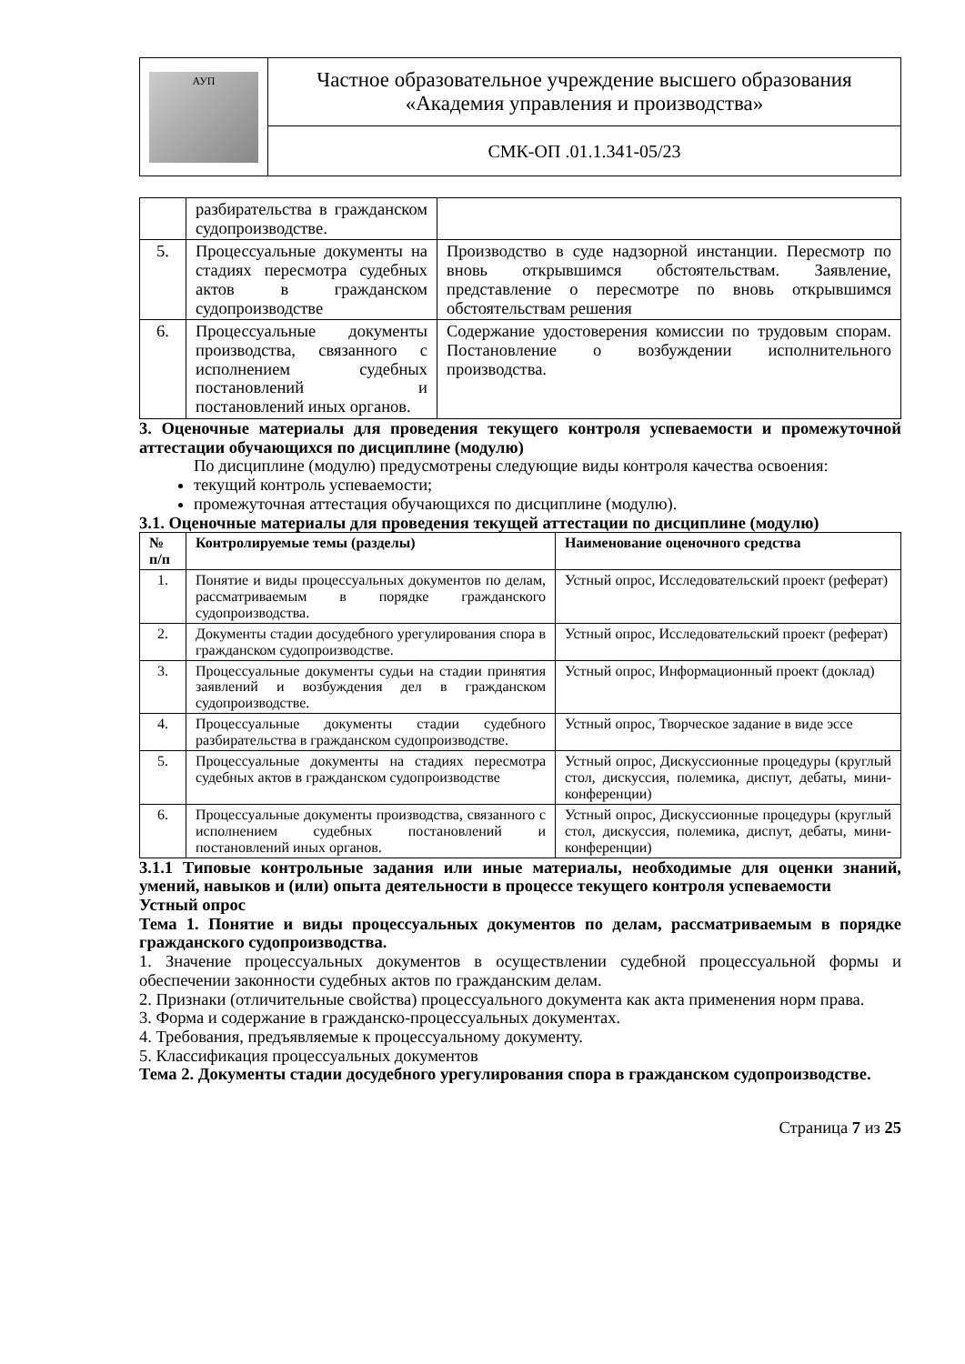| АУП | Частное образовательное учреждение высшего образования «Академия управления и производства» |
| | СМК-ОП .01.1.341-05/23 |
| | разбирательства в гражданском судопроизводстве. | |
| 5. | Процессуальные документы на стадиях пересмотра судебных актов в гражданском судопроизводстве | Производство в суде надзорной инстанции. Пересмотр по вновь открывшимся обстоятельствам. Заявление, представление о пересмотре по вновь открывшимся обстоятельствам решения |
| 6. | Процессуальные документы производства, связанного с исполнением судебных постановлений и постановлений иных органов. | Содержание удостоверения комиссии по трудовым спорам. Постановление о возбуждении исполнительного производства. |
3. Оценочные материалы для проведения текущего контроля успеваемости и промежуточной аттестации обучающихся по дисциплине (модулю)
По дисциплине (модулю) предусмотрены следующие виды контроля качества освоения:
текущий контроль успеваемости;
промежуточная аттестация обучающихся по дисциплине (модулю).
3.1. Оценочные материалы для проведения текущей аттестации по дисциплине (модулю)
| № п/п | Контролируемые темы (разделы) | Наименование оценочного средства |
| --- | --- | --- |
| 1. | Понятие и виды процессуальных документов по делам, рассматриваемым в порядке гражданского судопроизводства. | Устный опрос, Исследовательский проект (реферат) |
| 2. | Документы стадии досудебного урегулирования спора в гражданском судопроизводстве. | Устный опрос, Исследовательский проект (реферат) |
| 3. | Процессуальные документы судьи на стадии принятия заявлений и возбуждения дел в гражданском судопроизводстве. | Устный опрос, Информационный проект (доклад) |
| 4. | Процессуальные документы стадии судебного разбирательства в гражданском судопроизводстве. | Устный опрос, Творческое задание в виде эссе |
| 5. | Процессуальные документы на стадиях пересмотра судебных актов в гражданском судопроизводстве | Устный опрос, Дискуссионные процедуры (круглый стол, дискуссия, полемика, диспут, дебаты, мини-конференции) |
| 6. | Процессуальные документы производства, связанного с исполнением судебных постановлений и постановлений иных органов. | Устный опрос, Дискуссионные процедуры (круглый стол, дискуссия, полемика, диспут, дебаты, мини-конференции) |
3.1.1 Типовые контрольные задания или иные материалы, необходимые для оценки знаний, умений, навыков и (или) опыта деятельности в процессе текущего контроля успеваемости
Устный опрос
Тема 1. Понятие и виды процессуальных документов по делам, рассматриваемым в порядке гражданского судопроизводства.
1. Значение процессуальных документов в осуществлении судебной процессуальной формы и обеспечении законности судебных актов по гражданским делам.
2. Признаки (отличительные свойства) процессуального документа как акта применения норм права.
3. Форма и содержание в гражданско-процессуальных документах.
4. Требования, предъявляемые к процессуальному документу.
5. Классификация процессуальных документов
Тема 2. Документы стадии досудебного урегулирования спора в гражданском судопроизводстве.
Страница 7 из 25